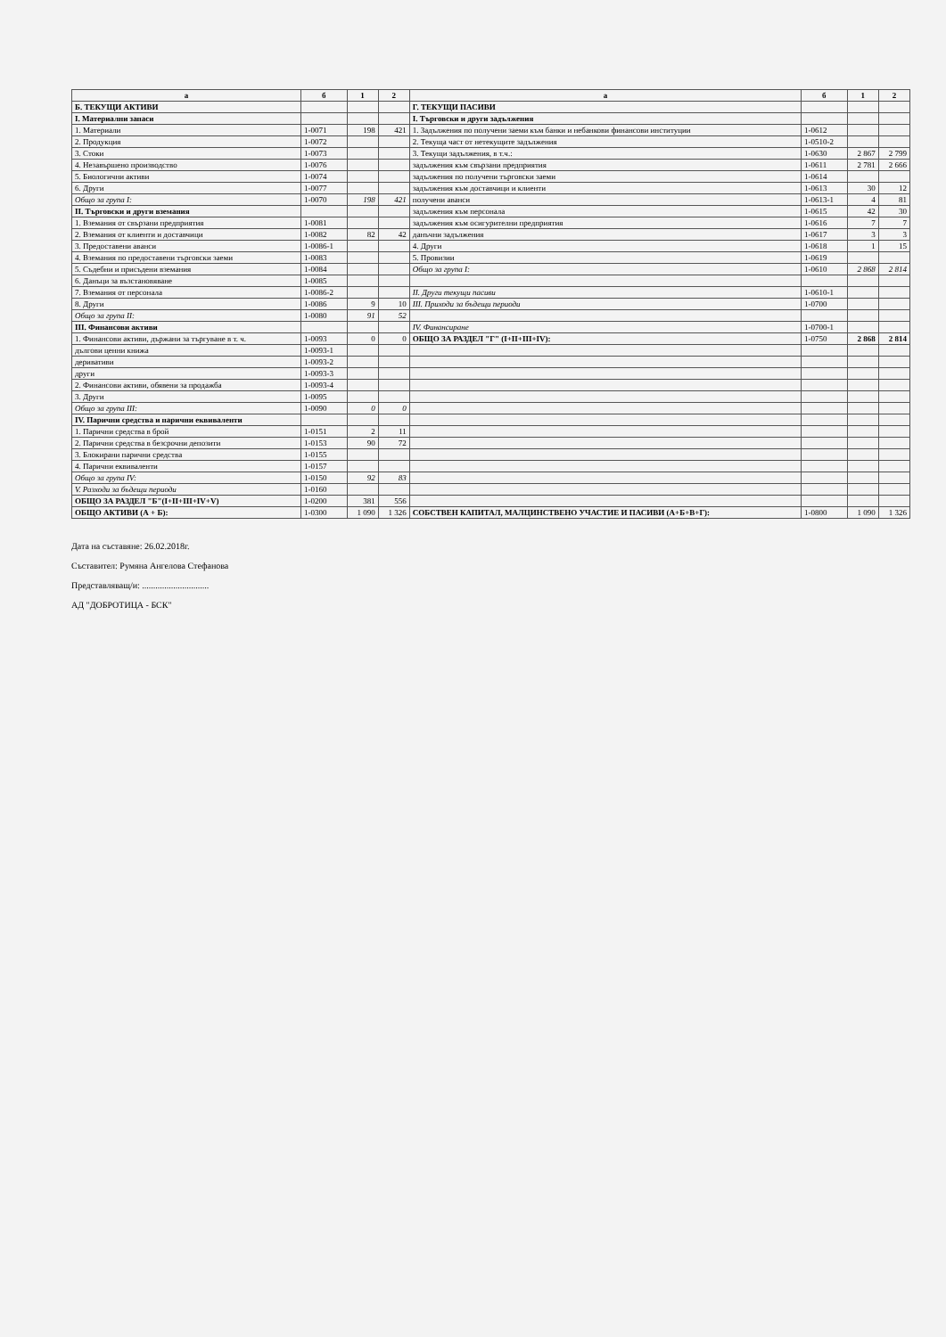| а | б | 1 | 2 | а | б | 1 | 2 |
| --- | --- | --- | --- | --- | --- | --- | --- |
| Б. ТЕКУЩИ АКТИВИ | | | | Г. ТЕКУЩИ ПАСИВИ | | | |
| I. Материални запаси | | | | I. Търговски и други задължения | | | |
| 1. Материали | 1-0071 | 198 | 421 | 1. Задължения по получени заеми към банки и небанкови финансови институции | 1-0612 | | |
| 2. Продукция | 1-0072 | | | 2. Текуща част от нетекущите задължения | 1-0510-2 | | |
| 3. Стоки | 1-0073 | | | 3. Текущи задължения, в т.ч.: | 1-0630 | 2 867 | 2 799 |
| 4. Незавършено производство | 1-0076 | | | задължения към свързани предприятия | 1-0611 | 2 781 | 2 666 |
| 5. Биологични активи | 1-0074 | | | задължения по получени търговски заеми | 1-0614 | | |
| 6. Други | 1-0077 | | | задължения към доставчици и клиенти | 1-0613 | 30 | 12 |
| Общо за група I: | 1-0070 | 198 | 421 | получени аванси | 1-0613-1 | 4 | 81 |
| II. Търговски и други вземания | | | | задължения към персонала | 1-0615 | 42 | 30 |
| 1. Вземания от свързани предприятия | 1-0081 | | | задължения към осигурителни предприятия | 1-0616 | 7 | 7 |
| 2. Вземания от клиенти и доставчици | 1-0082 | 82 | 42 | данъчни задължения | 1-0617 | 3 | 3 |
| 3. Предоставени аванси | 1-0086-1 | | | 4. Други | 1-0618 | 1 | 15 |
| 4. Вземания по предоставени търговски заеми | 1-0083 | | | 5. Провизии | 1-0619 | | |
| 5. Съдебни и присъдени вземания | 1-0084 | | | Общо за група I: | 1-0610 | 2 868 | 2 814 |
| 6. Данъци за възстановяване | 1-0085 | | | | | | |
| 7. Вземания от персонала | 1-0086-2 | | | II. Други текущи пасиви | 1-0610-1 | | |
| 8. Други | 1-0086 | 9 | 10 | III. Приходи за бъдещи периоди | 1-0700 | | |
| Общо за група II: | 1-0080 | 91 | 52 | | | | |
| III. Финансови активи | | | | IV. Финансиране | 1-0700-1 | | |
| 1. Финансови активи, държани за търгуване в т. ч. | 1-0093 | 0 | 0 | ОБЩО ЗА РАЗДЕЛ "Г" (I+II+III+IV): | 1-0750 | 2 868 | 2 814 |
| дългови ценни книжа | 1-0093-1 | | | | | | |
| деривативи | 1-0093-2 | | | | | | |
| други | 1-0093-3 | | | | | | |
| 2. Финансови активи, обявени за продажба | 1-0093-4 | | | | | | |
| 3. Други | 1-0095 | | | | | | |
| Общо за група III: | 1-0090 | 0 | 0 | | | | |
| IV. Парични средства и парични еквиваленти | | | | | | | |
| 1. Парични средства в брой | 1-0151 | 2 | 11 | | | | |
| 2. Парични средства в безсрочни депозити | 1-0153 | 90 | 72 | | | | |
| 3. Блокирани парични средства | 1-0155 | | | | | | |
| 4. Парични еквиваленти | 1-0157 | | | | | | |
| Общо за група IV: | 1-0150 | 92 | 83 | | | | |
| V. Разходи за бъдещи периоди | 1-0160 | | | | | | |
| ОБЩО ЗА РАЗДЕЛ "Б"(I+II+III+IV+V) | 1-0200 | 381 | 556 | | | | |
| ОБЩО АКТИВИ (А + Б): | 1-0300 | 1 090 | 1 326 | СОБСТВЕН КАПИТАЛ, МАЛЦИНСТВЕНО УЧАСТИЕ И ПАСИВИ (А+Б+В+Г): | 1-0800 | 1 090 | 1 326 |
Дата на съставяне: 26.02.2018г.
Съставител: Румяна Ангелова Стефанова
Представляващ/и: ..............................
АД "ДОБРОТИЦА - БСК"